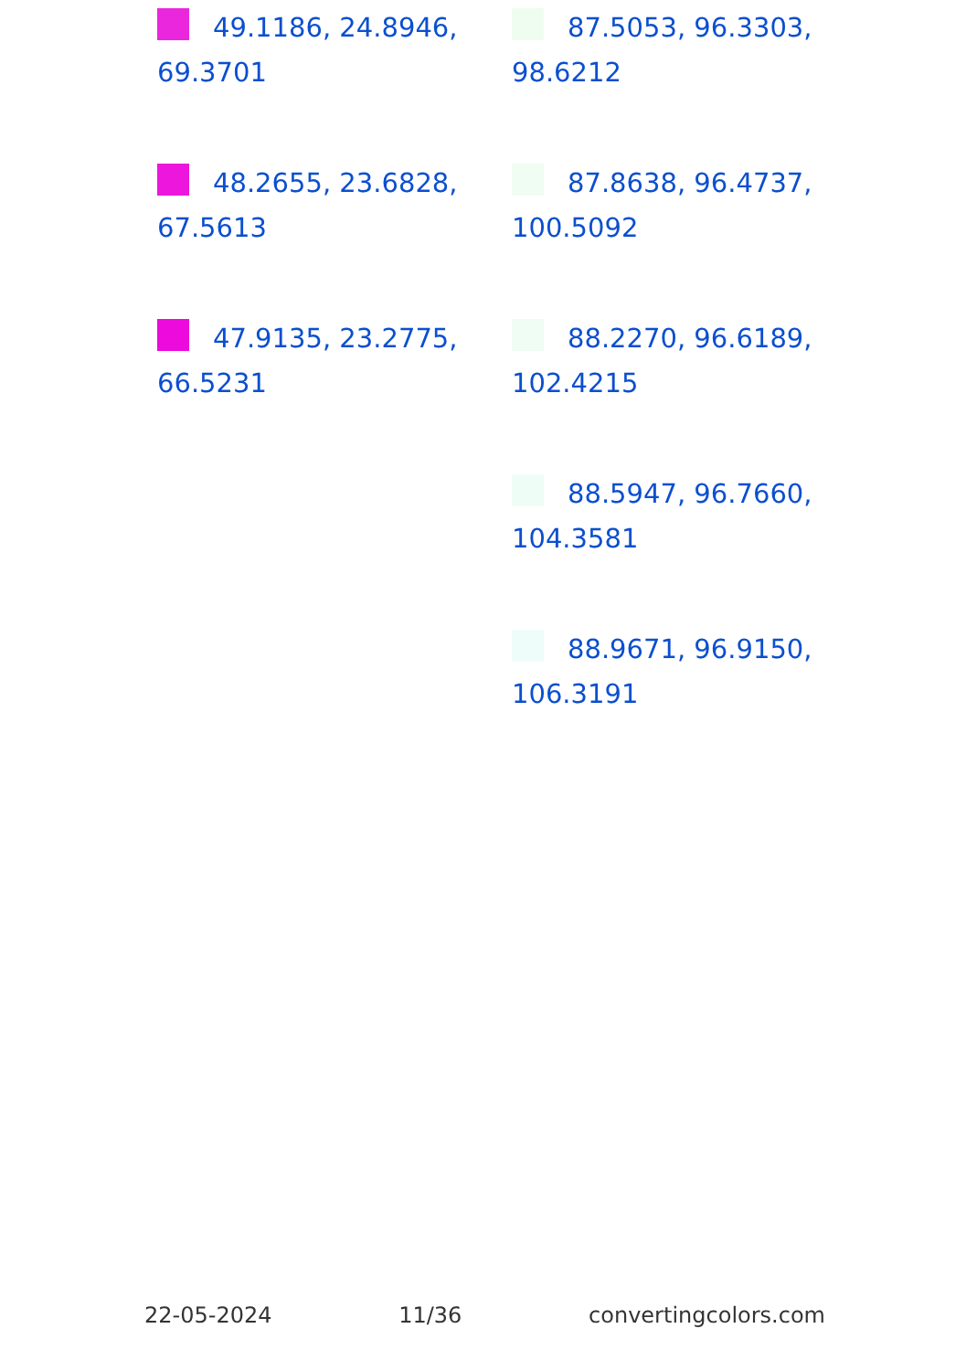49.1186, 24.8946, 69.3701
48.2655, 23.6828, 67.5613
47.9135, 23.2775, 66.5231
87.5053, 96.3303, 98.6212
87.8638, 96.4737, 100.5092
88.2270, 96.6189, 102.4215
88.5947, 96.7660, 104.3581
88.9671, 96.9150, 106.3191
22-05-2024 11/36 convertingcolors.com